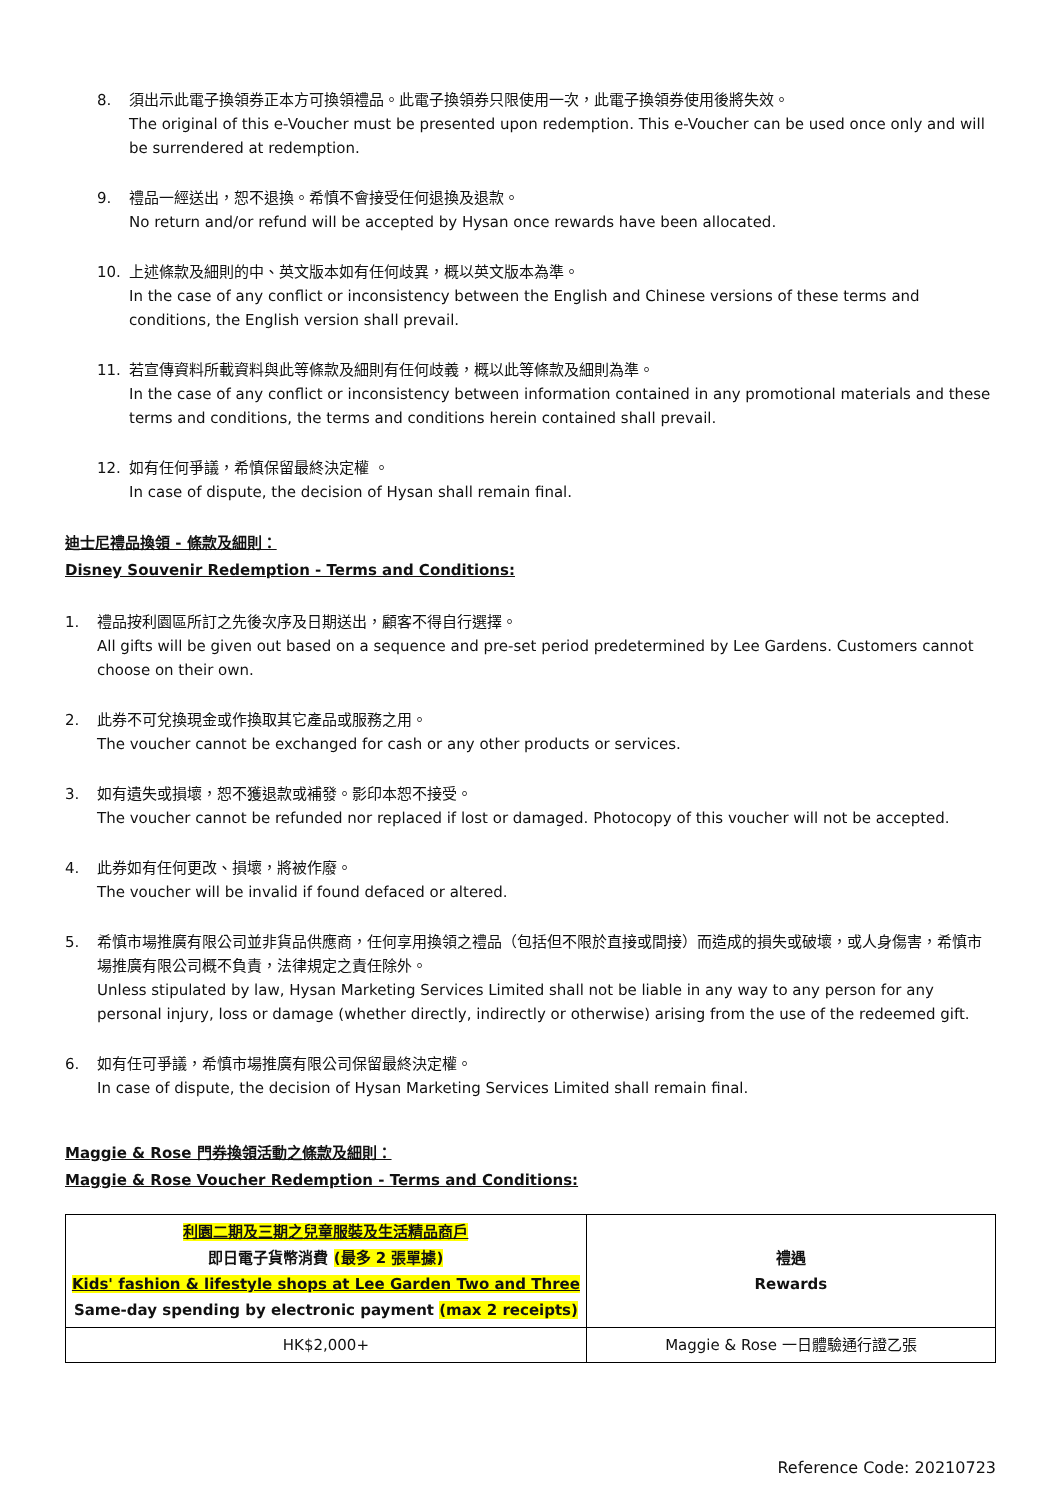8. 須出示此電子換領券正本方可換領禮品。此電子換領券只限使用一次，此電子換領券使用後將失效。
The original of this e-Voucher must be presented upon redemption. This e-Voucher can be used once only and will be surrendered at redemption.
9. 禮品一經送出，恕不退換。希慎不會接受任何退換及退款。
No return and/or refund will be accepted by Hysan once rewards have been allocated.
10. 上述條款及細則的中、英文版本如有任何歧異，概以英文版本為準。
In the case of any conflict or inconsistency between the English and Chinese versions of these terms and conditions, the English version shall prevail.
11. 若宣傳資料所載資料與此等條款及細則有任何歧義，概以此等條款及細則為準。
In the case of any conflict or inconsistency between information contained in any promotional materials and these terms and conditions, the terms and conditions herein contained shall prevail.
12. 如有任何爭議，希慎保留最終決定權 。
In case of dispute, the decision of Hysan shall remain final.
迪士尼禮品換領 - 條款及細則：
Disney Souvenir Redemption - Terms and Conditions:
1. 禮品按利園區所訂之先後次序及日期送出，顧客不得自行選擇。
All gifts will be given out based on a sequence and pre-set period predetermined by Lee Gardens. Customers cannot choose on their own.
2. 此券不可兌換現金或作換取其它產品或服務之用。
The voucher cannot be exchanged for cash or any other products or services.
3. 如有遺失或損壞，恕不獲退款或補發。影印本恕不接受。
The voucher cannot be refunded nor replaced if lost or damaged. Photocopy of this voucher will not be accepted.
4. 此券如有任何更改、損壞，將被作廢。
The voucher will be invalid if found defaced or altered.
5. 希慎市場推廣有限公司並非貨品供應商，任何享用換領之禮品（包括但不限於直接或間接）而造成的損失或破壞，或人身傷害，希慎市場推廣有限公司概不負責，法律規定之責任除外。
Unless stipulated by law, Hysan Marketing Services Limited shall not be liable in any way to any person for any personal injury, loss or damage (whether directly, indirectly or otherwise) arising from the use of the redeemed gift.
6. 如有任可爭議，希慎市場推廣有限公司保留最終決定權。
In case of dispute, the decision of Hysan Marketing Services Limited shall remain final.
Maggie & Rose 門券換領活動之條款及細則：
Maggie & Rose Voucher Redemption - Terms and Conditions:
| 利園二期及三期之兒童服裝及生活精品商戶 即日電子貨幣消費 (最多 2 張單據) Kids' fashion & lifestyle shops at Lee Garden Two and Three Same-day spending by electronic payment (max 2 receipts) | 禮遇 Rewards |
| HK$2,000+ | Maggie & Rose 一日體驗通行證乙張 |
Reference Code: 20210723